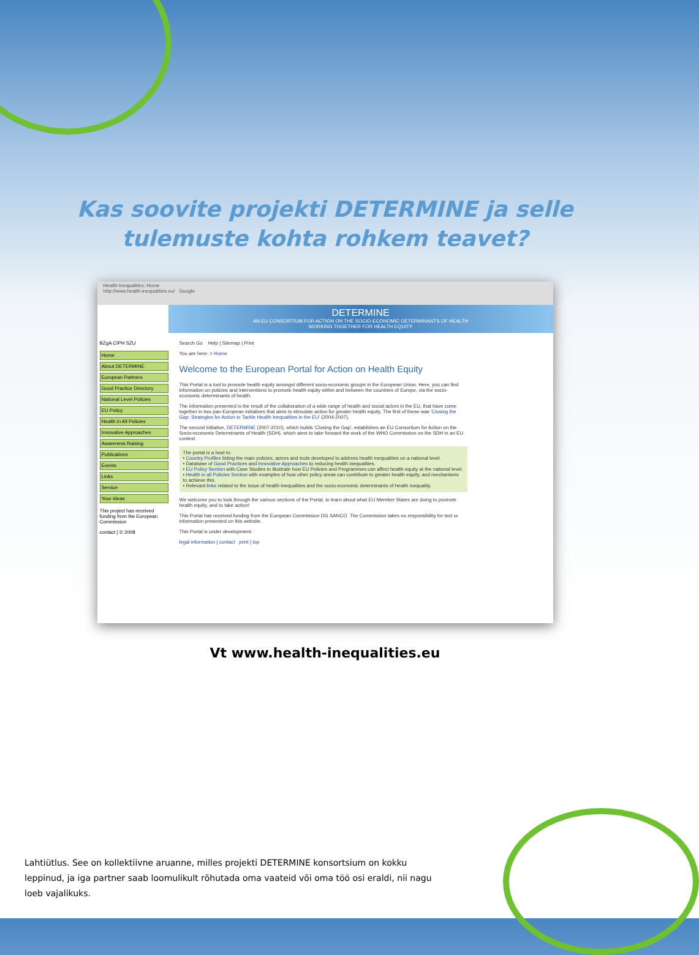Kas soovite projekti DETERMINE ja selle
tulemuste kohta rohkem teavet?
Health-Inequalities: Home
http://www.health-inequalities.eu/ Google
DETERMINE
AN EU CONSORTIUM FOR ACTION ON THE SOCIO-ECONOMIC DETERMINANTS OF HEALTH
WORKING TOGETHER FOR HEALTH EQUITY
BZgA CIPH SZU
Home
About DETERMINE
European Partners
Good Practice Directory
National Level Policies
EU Policy
Health in All Policies
Innovative Approaches
Awareness Raising
Publications
Events
Links
Service
Your Ideas
This project has received funding from the European Commission
contact | © 2008
Search Go Help | Sitemap | Print
You are here: > Home
Welcome to the European Portal for Action on Health Equity
This Portal is a tool to promote health equity amongst different socio-economic groups in the European Union. Here, you can find information on policies and interventions to promote health equity within and between the countries of Europe, via the socio-economic determinants of health.
The information presented is the result of the collaboration of a wide range of health and social actors in the EU, that have come together in two pan-European initiatives that aims to stimulate action for greater health equity. The first of these was 'Closing the Gap: Strategies for Action to Tackle Health Inequalities in the EU' (2004-2007).
The second initiative, DETERMINE (2007-2010), which builds 'Closing the Gap', establishes an EU Consortium for Action on the Socio-economic Determinants of Health (SDH), which aims to take forward the work of the WHO Commission on the SDH in an EU context.
The portal is a host to:
• Country Profiles listing the main policies, actors and tools developed to address health inequalities on a national level.
• Database of Good Practices and Innovative Approaches to reducing health inequalities.
• EU Policy Section with Case Studies to illustrate how EU Policies and Programmes can affect health equity at the national level.
• Health in all Policies Section with examples of how other policy areas can contribute to greater health equity, and mechanisms to achieve this.
• Relevant links related to the issue of health inequalities and the socio-economic determinants of health inequality.
We welcome you to look through the various sections of the Portal, to learn about what EU Member States are doing to promote health equity, and to take action!
This Portal has received funding from the European Commission DG SANCO. The Commission takes no responsibility for text or information presented on this website.
This Portal is under development.
legal information | contact print | top
Vt www.health-inequalities.eu
Lahtiütlus. See on kollektiivne aruanne, milles projekti DETERMINE konsortsium on kokku leppinud, ja iga partner saab loomulikult rõhutada oma vaateid või oma töö osi eraldi, nii nagu loeb vajalikuks.